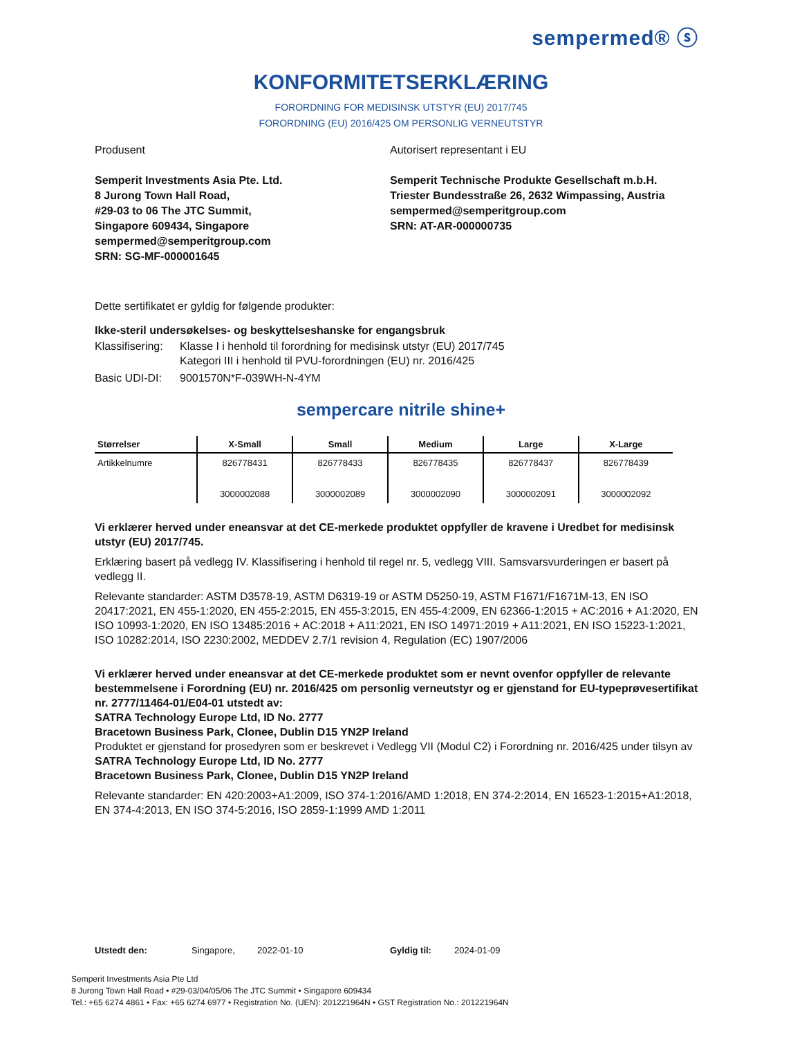sempermed® ⓢ
KONFORMITETSERKLÆRING
FORORDNING FOR MEDISINSK UTSTYR (EU) 2017/745
FORORDNING (EU) 2016/425 OM PERSONLIG VERNEUTSTYR
Produsent
Semperit Investments Asia Pte. Ltd.
8 Jurong Town Hall Road,
#29-03 to 06 The JTC Summit,
Singapore 609434, Singapore
sempermed@semperitgroup.com
SRN: SG-MF-000001645
Autorisert representant i EU
Semperit Technische Produkte Gesellschaft m.b.H.
Triester Bundesstraße 26, 2632 Wimpassing, Austria
sempermed@semperitgroup.com
SRN: AT-AR-000000735
Dette sertifikatet er gyldig for følgende produkter:
Ikke-steril undersøkelses- og beskyttelseshanske for engangsbruk
Klassifisering: Klasse I i henhold til forordning for medisinsk utstyr (EU) 2017/745
Kategori III i henhold til PVU-forordningen (EU) nr. 2016/425
Basic UDI-DI: 9001570N*F-039WH-N-4YM
sempercare nitrile shine+
| Størrelser | X-Small | Small | Medium | Large | X-Large |
| --- | --- | --- | --- | --- | --- |
| Artikkelnumre | 826778431 3000002088 | 826778433 3000002089 | 826778435 3000002090 | 826778437 3000002091 | 826778439 3000002092 |
Vi erklærer herved under eneansvar at det CE-merkede produktet oppfyller de kravene i Uredbet for medisinsk utstyr (EU) 2017/745.
Erklæring basert på vedlegg IV. Klassifisering i henhold til regel nr. 5, vedlegg VIII. Samsvarsvurderingen er basert på vedlegg II.
Relevante standarder: ASTM D3578-19, ASTM D6319-19 or ASTM D5250-19, ASTM F1671/F1671M-13, EN ISO 20417:2021, EN 455-1:2020, EN 455-2:2015, EN 455-3:2015, EN 455-4:2009, EN 62366-1:2015 + AC:2016 + A1:2020, EN ISO 10993-1:2020, EN ISO 13485:2016 + AC:2018 + A11:2021, EN ISO 14971:2019 + A11:2021, EN ISO 15223-1:2021, ISO 10282:2014, ISO 2230:2002, MEDDEV 2.7/1 revision 4, Regulation (EC) 1907/2006
Vi erklærer herved under eneansvar at det CE-merkede produktet som er nevnt ovenfor oppfyller de relevante bestemmelsene i Forordning (EU) nr. 2016/425 om personlig verneutstyr og er gjenstand for EU-typeprøvesertifikat nr. 2777/11464-01/E04-01 utstedt av:
SATRA Technology Europe Ltd, ID No. 2777
Bracetown Business Park, Clonee, Dublin D15 YN2P Ireland
Produktet er gjenstand for prosedyren som er beskrevet i Vedlegg VII (Modul C2) i Forordning nr. 2016/425 under tilsyn av
SATRA Technology Europe Ltd, ID No. 2777
Bracetown Business Park, Clonee, Dublin D15 YN2P Ireland
Relevante standarder: EN 420:2003+A1:2009, ISO 374-1:2016/AMD 1:2018, EN 374-2:2014, EN 16523-1:2015+A1:2018, EN 374-4:2013, EN ISO 374-5:2016, ISO 2859-1:1999 AMD 1:2011
Utstedt den: Singapore, 2022-01-10 Gyldig til: 2024-01-09
Semperit Investments Asia Pte Ltd
8 Jurong Town Hall Road • #29-03/04/05/06 The JTC Summit • Singapore 609434
Tel.: +65 6274 4861 • Fax: +65 6274 6977 • Registration No. (UEN): 201221964N • GST Registration No.: 201221964N